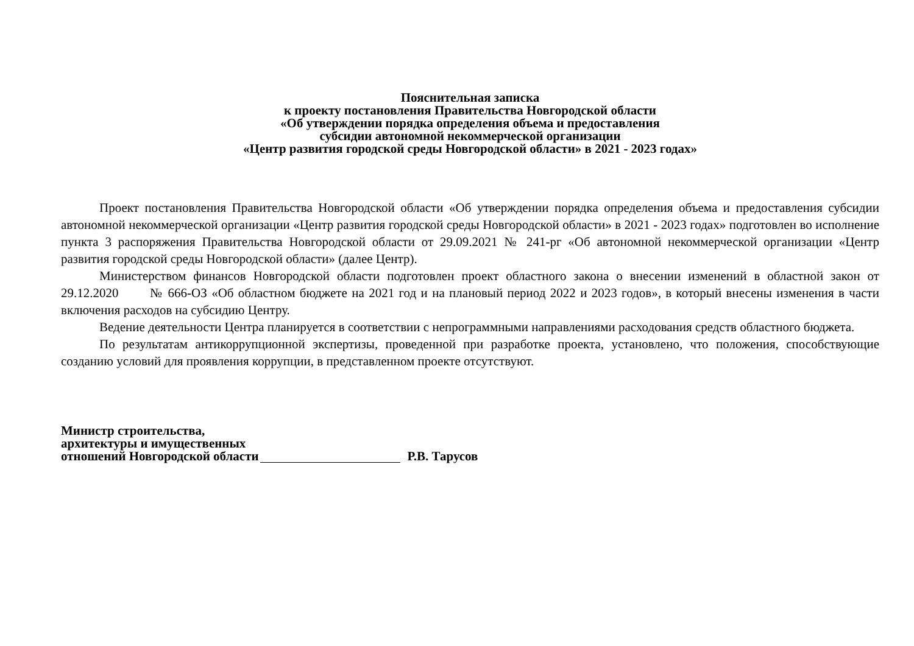Пояснительная записка
к проекту постановления Правительства Новгородской области
«Об утверждении порядка определения объема и предоставления
субсидии автономной некоммерческой организации
«Центр развития городской среды Новгородской области» в 2021 - 2023 годах»
Проект постановления Правительства Новгородской области «Об утверждении порядка определения объема и предоставления субсидии автономной некоммерческой организации «Центр развития городской среды Новгородской области» в 2021 - 2023 годах» подготовлен во исполнение пункта 3 распоряжения Правительства Новгородской области от 29.09.2021 № 241-рг «Об автономной некоммерческой организации «Центр развития городской среды Новгородской области» (далее Центр).
Министерством финансов Новгородской области подготовлен проект областного закона о внесении изменений в областной закон от 29.12.2020 № 666-ОЗ «Об областном бюджете на 2021 год и на плановый период 2022 и 2023 годов», в который внесены изменения в части включения расходов на субсидию Центру.
Ведение деятельности Центра планируется в соответствии с непрограммными направлениями расходования средств областного бюджета.
По результатам антикоррупционной экспертизы, проведенной при разработке проекта, установлено, что положения, способствующие созданию условий для проявления коррупции, в представленном проекте отсутствуют.
Министр строительства,
архитектуры и имущественных
отношений Новгородской области
Р.В. Тарусов